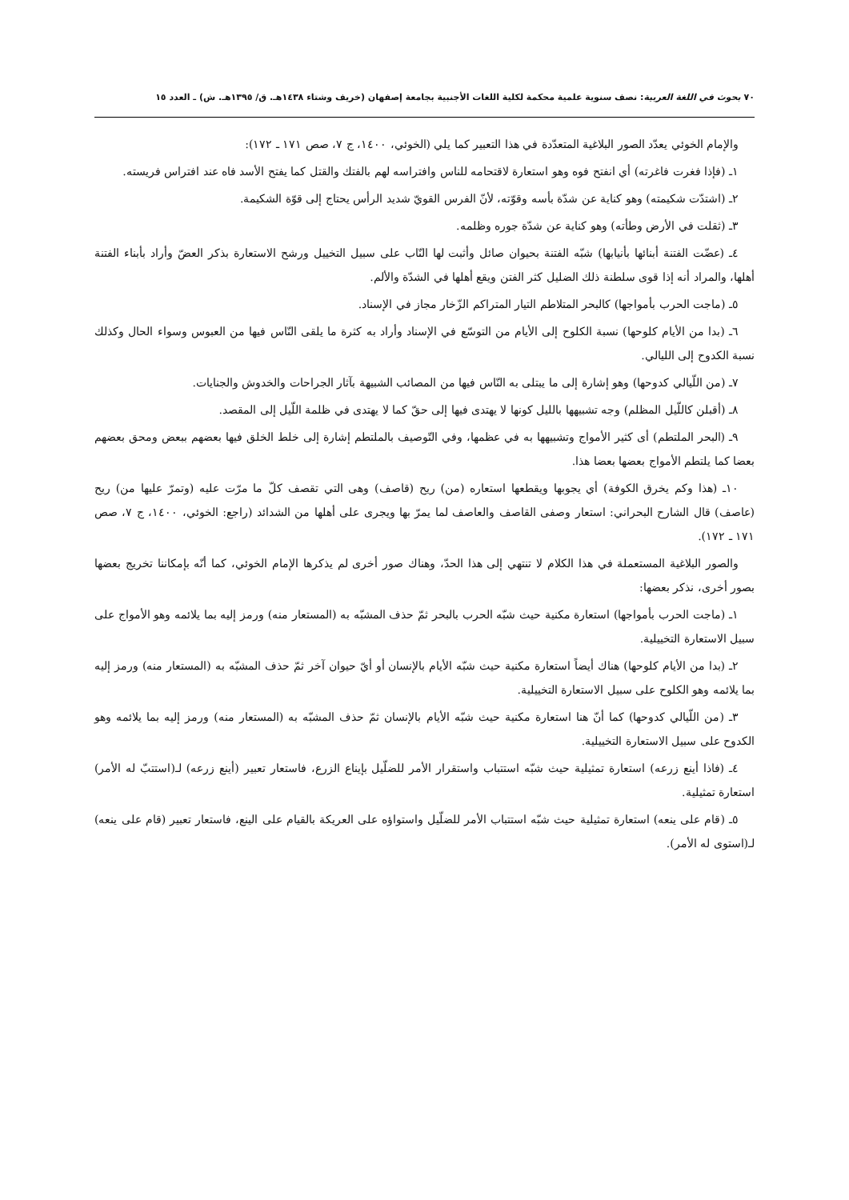٧٠ بحوث في اللغة العربية: نصف سنوية علمية محكمة لكلية اللغات الأجنبية بجامعة إصفهان (خريف وشتاء ١٤٣٨هـ. ق/ ١٣٩٥هـ. ش) ـ العدد ١٥
والإمام الخوئي يعدّد الصور البلاغية المتعدّدة في هذا التعبير كما يلي (الخوئي، ١٤٠٠، ج ٧، صص ١٧١ ـ ١٧٢):
١ـ (فإذا فغرت فاغرته) أي انفتح فوه وهو استعارة لاقتحامه للناس وافتراسه لهم بالفتك والقتل كما يفتح الأسد فاه عند افتراس فريسته.
٢ـ (اشتدّت شكيمته) وهو كناية عن شدّة بأسه وقوّته، لأنّ الفرس القويّ شديد الرأس يحتاج إلى قوّة الشكيمة.
٣ـ (ثقلت في الأرض وطأته) وهو كناية عن شدّة جوره وظلمه.
٤ـ (عضّت الفتنة أبنائها بأنيابها) شبّه الفتنة بحيوان صائل وأثبت لها النّاب على سبيل التخييل ورشح الاستعارة بذكر العضّ وأراد بأبناء الفتنة أهلها، والمراد أنه إذا قوى سلطنة ذلك الضليل كثر الفتن ويقع أهلها في الشدّة والألم.
٥ـ (ماجت الحرب بأمواجها) كالبحر المتلاطم التيار المتراكم الزّخار مجاز في الإسناد.
٦ـ (بدا من الأيام كلوحها) نسبة الكلوح إلى الأيام من التوسّع في الإسناد وأراد به كثرة ما يلقى النّاس فيها من العبوس وسواء الحال وكذلك نسبة الكدوح إلى الليالي.
٧ـ (من اللّيالي كدوحها) وهو إشارة إلى ما يبتلى به النّاس فيها من المصائب الشبيهة بآثار الجراحات والخدوش والجنايات.
٨ـ (أقبلن كاللّيل المظلم) وجه تشبيهها بالليل كونها لا يهتدى فيها إلى حقّ كما لا يهتدى في ظلمة اللّيل إلى المقصد.
٩ـ (البحر الملتطم) أى كثير الأمواج وتشبيهها به في عظمها، وفي التّوصيف بالملتطم إشارة إلى خلط الخلق فيها بعضهم ببعض ومحق بعضهم بعضا كما يلتطم الأمواج بعضها بعضا هذا.
١٠ـ (هذا وكم يخرق الكوفة) أي يجوبها ويقطعها استعاره (من) ريح (قاصف) وهى التي تقصف كلّ ما مرّت عليه (وتمرّ عليها من) ريح (عاصف) قال الشارح البحراني: استعار وصفى القاصف والعاصف لما يمرّ بها ويجرى على أهلها من الشدائد (راجع: الخوئي، ١٤٠٠، ج ٧، صص ١٧١ ـ ١٧٢).
والصور البلاغية المستعملة في هذا الكلام لا تنتهي إلى هذا الحدّ، وهناك صور أخرى لم يذكرها الإمام الخوئي، كما أنّه بإمكاننا تخريج بعضها بصور أخرى، نذكر بعضها:
١ـ (ماجت الحرب بأمواجها) استعارة مكنية حيث شبّه الحرب بالبحر ثمّ حذف المشبّه به (المستعار منه) ورمز إليه بما يلائمه وهو الأمواج على سبيل الاستعارة التخييلية.
٢ـ (بدا من الأيام كلوحها) هناك أيضاً استعارة مكنية حيث شبّه الأيام بالإنسان أو أيّ حيوان آخر ثمّ حذف المشبّه به (المستعار منه) ورمز إليه بما يلائمه وهو الكلوح على سبيل الاستعارة التخييلية.
٣ـ (من اللّيالي كدوحها) كما أنّ هنا استعارة مكنية حيث شبّه الأيام بالإنسان ثمّ حذف المشبّه به (المستعار منه) ورمز إليه بما يلائمه وهو الكدوح على سبيل الاستعارة التخييلية.
٤ـ (فاذا أينع زرعه) استعارة تمثيلية حيث شبّه استتباب واستقرار الأمر للضلّيل بإيناع الزرع، فاستعار تعبير (أينع زرعه) لـ(استتبّ له الأمر) استعارة تمثيلية.
٥ـ (قام على ينعه) استعارة تمثيلية حيث شبّه استتباب الأمر للضلّيل واستواؤه على العريكة بالقيام على الينع، فاستعار تعبير (قام على ينعه) لـ(استوى له الأمر).